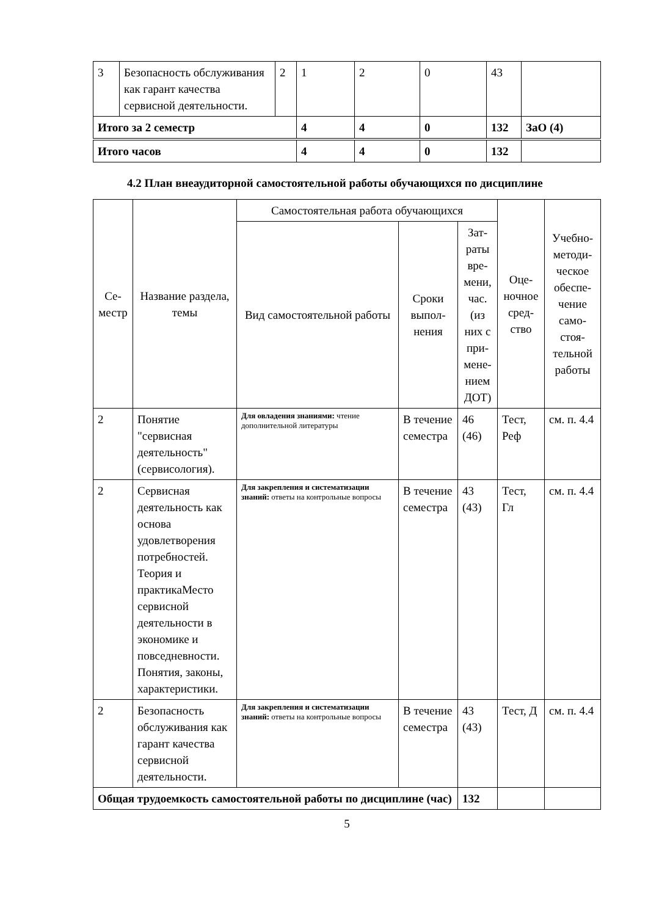| 3 | Безопасность обслуживания как гарант качества сервисной деятельности. | 2 | 1 | 2 | 0 | 43 | |
| Итого за 2 семестр | | | 4 | 4 | 0 | 132 | ЗаО (4) |
| Итого часов | | | 4 | 4 | 0 | 132 | |
4.2 План внеаудиторной самостоятельной работы обучающихся по дисциплине
| Се- местр | Название раздела, темы | Самостоятельная работа обучающихся | | | Оце- ночное сред- ство | Учебно-методи- ческое обеспе- чение само- стоя- тельной работы |
| --- | --- | --- | --- | --- | --- | --- |
| | | Вид самостоятельной работы | Сроки выпол- нения | Зат- раты вре- мени, час. (из них с при- мене- нием ДОТ) | | |
| 2 | Понятие "сервисная деятельность" (сервисология). | Для овладения знаниями: чтение дополнительной литературы | В течение семестра | 46 (46) | Тест, Реф | см. п. 4.4 |
| 2 | Сервисная деятельность как основа удовлетворения потребностей. Теория и практикаМесто сервисной деятельности в экономике и повседневности. Понятия, законы, характеристики. | Для закрепления и систематизации знаний: ответы на контрольные вопросы | В течение семестра | 43 (43) | Тест, Гл | см. п. 4.4 |
| 2 | Безопасность обслуживания как гарант качества сервисной деятельности. | Для закрепления и систематизации знаний: ответы на контрольные вопросы | В течение семестра | 43 (43) | Тест, Д | см. п. 4.4 |
| Общая трудоемкость самостоятельной работы по дисциплине (час) | | | | 132 | | |
5